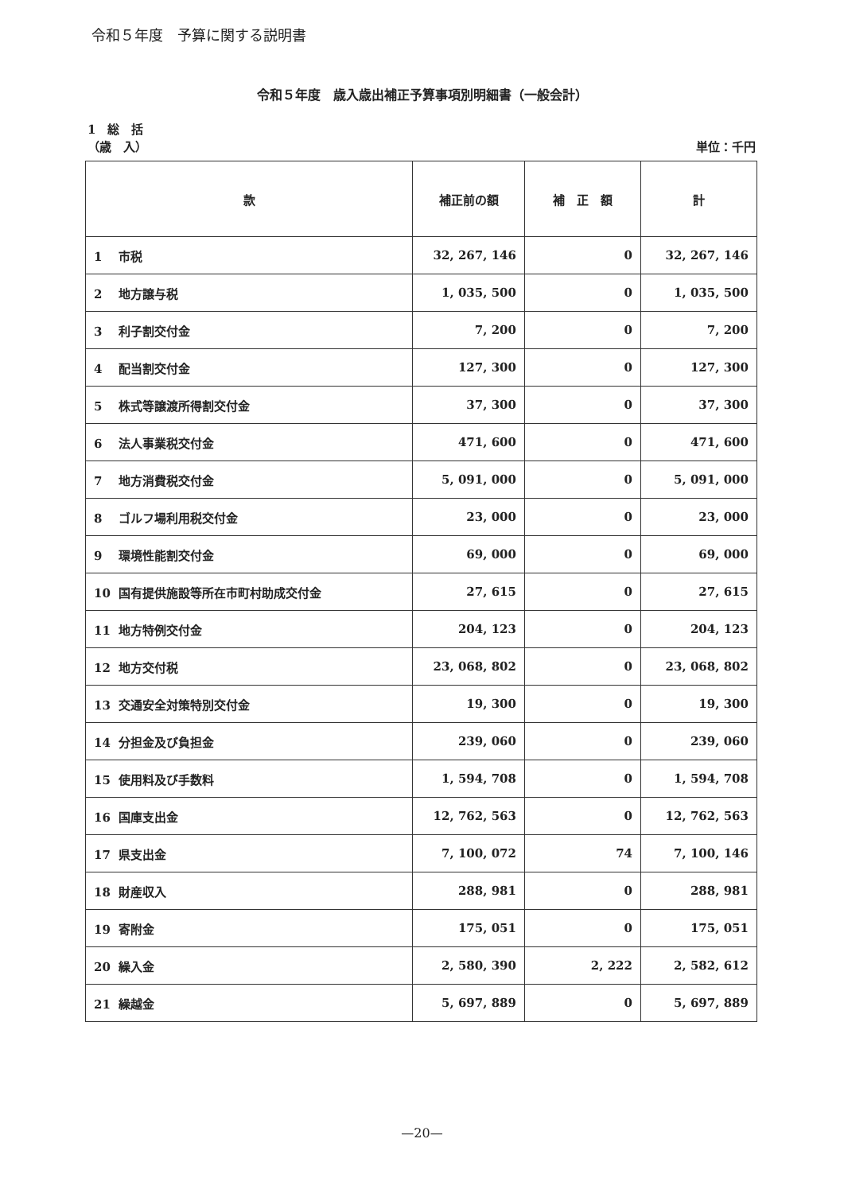令和５年度　予算に関する説明書
令和５年度　歳入歳出補正予算事項別明細書（一般会計）
1　総　括
（歳　入） 単位：千円
| 款 | 補正前の額 | 補 正 額 | 計 |
| --- | --- | --- | --- |
| 1 市税 | 32, 267, 146 | 0 | 32, 267, 146 |
| 2 地方譲与税 | 1, 035, 500 | 0 | 1, 035, 500 |
| 3 利子割交付金 | 7, 200 | 0 | 7, 200 |
| 4 配当割交付金 | 127, 300 | 0 | 127, 300 |
| 5 株式等譲渡所得割交付金 | 37, 300 | 0 | 37, 300 |
| 6 法人事業税交付金 | 471, 600 | 0 | 471, 600 |
| 7 地方消費税交付金 | 5, 091, 000 | 0 | 5, 091, 000 |
| 8 ゴルフ場利用税交付金 | 23, 000 | 0 | 23, 000 |
| 9 環境性能割交付金 | 69, 000 | 0 | 69, 000 |
| 10 国有提供施設等所在市町村助成交付金 | 27, 615 | 0 | 27, 615 |
| 11 地方特例交付金 | 204, 123 | 0 | 204, 123 |
| 12 地方交付税 | 23, 068, 802 | 0 | 23, 068, 802 |
| 13 交通安全対策特別交付金 | 19, 300 | 0 | 19, 300 |
| 14 分担金及び負担金 | 239, 060 | 0 | 239, 060 |
| 15 使用料及び手数料 | 1, 594, 708 | 0 | 1, 594, 708 |
| 16 国庫支出金 | 12, 762, 563 | 0 | 12, 762, 563 |
| 17 県支出金 | 7, 100, 072 | 74 | 7, 100, 146 |
| 18 財産収入 | 288, 981 | 0 | 288, 981 |
| 19 寄附金 | 175, 051 | 0 | 175, 051 |
| 20 繰入金 | 2, 580, 390 | 2, 222 | 2, 582, 612 |
| 21 繰越金 | 5, 697, 889 | 0 | 5, 697, 889 |
—20—